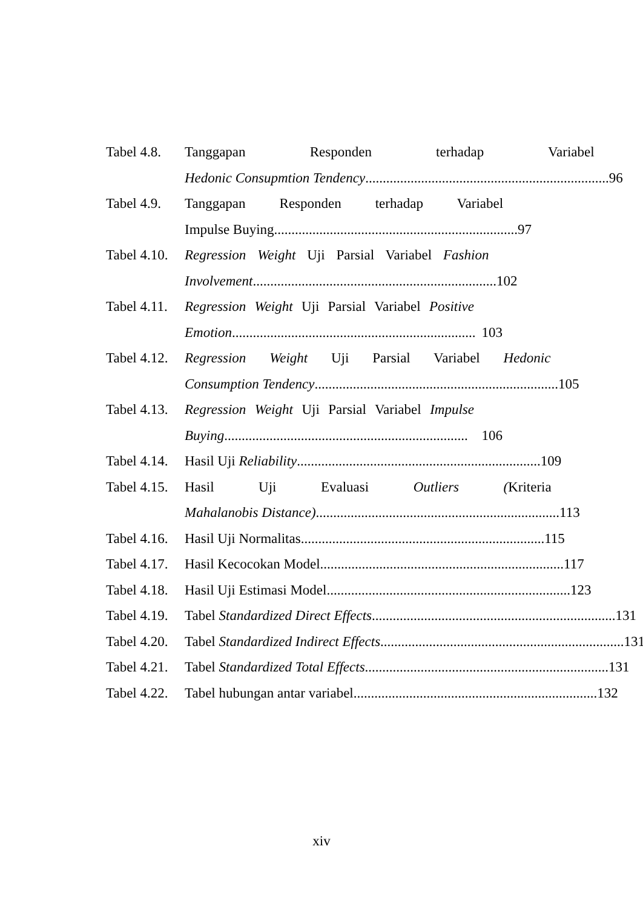Tabel 4.8.
Tanggapan Responden terhadap Variabel
Hedonic Consupmtion Tendency...................................................................... 96
Tabel 4.9.
Tanggapan Responden terhadap Variabel
Impulse Buying ...................................................................... 97
Tabel 4.10.
Regression Weight Uji Parsial Variabel Fashion
Involvement ...................................................................... 102
Tabel 4.11.
Regression Weight Uji Parsial Variabel Positive
Emotion ...................................................................... 103
Tabel 4.12.
Regression Weight Uji Parsial Variabel Hedonic
Consumption Tendency ...................................................................... 105
Tabel 4.13.
Regression Weight Uji Parsial Variabel Impulse
Buying...................................................................... 106
Tabel 4.14.
Hasil Uji Reliability...................................................................... 109
Tabel 4.15.
Hasil Uji Evaluasi Outliers (Kriteria
Mahalanobis Distance) ...................................................................... 113
Tabel 4.16.
Hasil Uji Normalitas...................................................................... 115
Tabel 4.17.
Hasil Kecocokan Model...................................................................... 117
Tabel 4.18.
Hasil Uji Estimasi Model...................................................................... 123
Tabel 4.19.
Tabel Standardized Direct Effects...................................................................... 131
Tabel 4.20.
Tabel Standardized Indirect Effects ...................................................................... 131
Tabel 4.21.
Tabel Standardized Total Effects ...................................................................... 131
Tabel 4.22.
Tabel hubungan antar variabel ...................................................................... 132
xiv